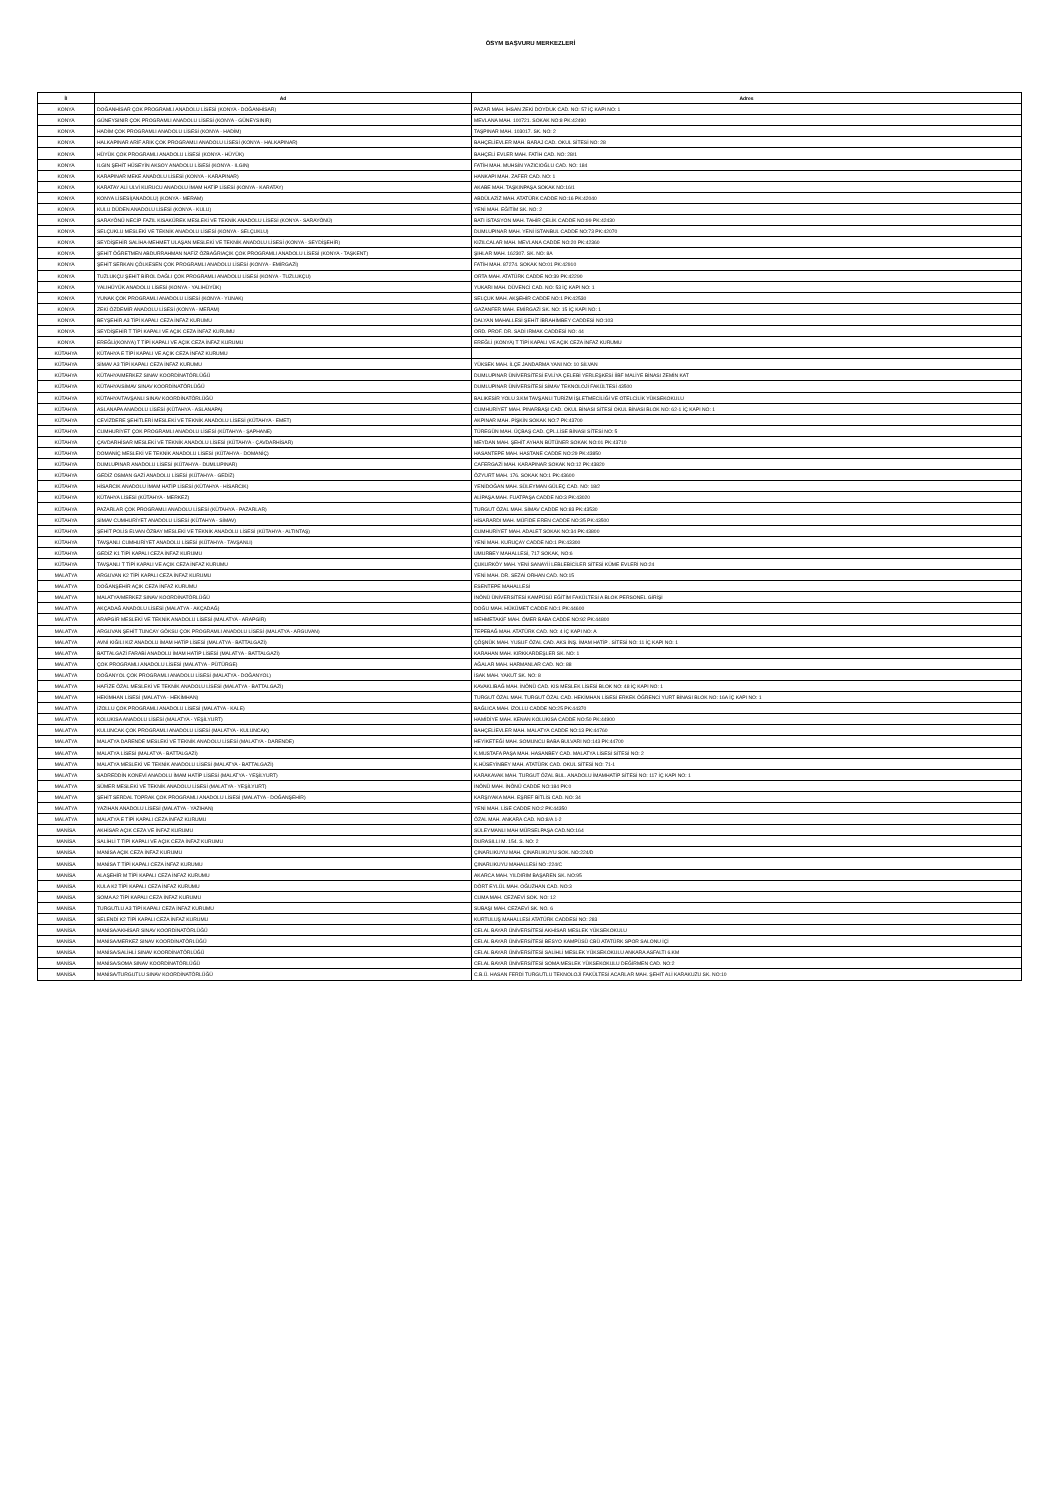ÖSYM BAŞVURU MERKEZLERİ
| İl | Ad | Adres |
| --- | --- | --- |
| KONYA | DOĞANHİSAR ÇOK PROGRAMLI ANADOLU LİSESİ (KONYA - DOĞANHİSAR) | PAZAR MAH. İHSAN ZEKİ DOYDUK CAD. NO: 57 İÇ KAPI NO: 1 |
| KONYA | GÜNEYSINIR ÇOK PROGRAMLI ANADOLU LİSESİ (KONYA - GÜNEYSINIR) | MEVLANA MAH. 100721. SOKAK NO:8 PK:42490 |
| KONYA | HADİM ÇOK PROGRAMLI ANADOLU LİSESİ (KONYA - HADİM) | TAŞPINAR MAH. 103017. SK. NO: 2 |
| KONYA | HALKAPINAR ARİF ARIK ÇOK PROGRAMLI ANADOLU LİSESİ (KONYA - HALKAPINAR) | BAHÇELİEVLER MAH. BARAJ CAD. OKUL SİTESİ NO: 28 |
| KONYA | HÜYÜK ÇOK PROGRAMLI ANADOLU LİSESİ (KONYA - HÜYÜK) | BAHÇELİ EVLER MAH. FATİH CAD. NO: 28/1 |
| KONYA | ILGIN ŞEHİT HÜSEYİN AKSOY ANADOLU LİSESİ (KONYA - ILGIN) | FATİH MAH. MUHSİN YAZICIOĞLU CAD. NO: 184 |
| KONYA | KARAPINAR MEKE ANADOLU LİSESİ (KONYA - KARAPINAR) | HANKAPI MAH. ZAFER CAD. NO: 1 |
| KONYA | KARATAY ALİ ULVİ KURUCU ANADOLU İMAM HATİP LİSESİ (KONYA - KARATAY) | AKABE MAH. TAŞKINPAŞA SOKAK NO:16/1 |
| KONYA | KONYA LİSESİ(ANADOLU) (KONYA - MERAM) | ABDÜLAZİZ MAH. ATATÜRK CADDE NO:16 PK:42040 |
| KONYA | KULU DÜDEN ANADOLU LİSESİ (KONYA - KULU) | YENİ MAH. EĞİTİM SK. NO: 2 |
| KONYA | SARAYÖNÜ NECİP FAZIL KISAKÜREK MESLEKİ VE TEKNİK ANADOLU LİSESİ (KONYA - SARAYÖNÜ) | BATI İSTASYON MAH. TAHİR ÇELİK CADDE NO:99 PK:42430 |
| KONYA | SELÇUKLU MESLEKİ VE TEKNİK ANADOLU LİSESİ (KONYA - SELÇUKLU) | DUMLUPINAR MAH. YENİ İSTANBUL CADDE NO:73 PK:42070 |
| KONYA | SEYDİŞEHİR SALİHA-MEHMET ULAŞAN MESLEKİ VE TEKNİK ANADOLU LİSESİ (KONYA - SEYDİŞEHİR) | KIZILCALAR MAH. MEVLANA CADDE NO:20 PK:42360 |
| KONYA | ŞEHİT ÖĞRETMEN ABDURRAHMAN NAFİZ ÖZBAĞRIAÇIK ÇOK PROGRAMLI ANADOLU LİSESİ (KONYA - TAŞKENT) | ŞIHLAR MAH. 162307. SK. NO: 8A |
| KONYA | ŞEHİT SERKAN ÇÖLKESEN ÇOK PROGRAMLI ANADOLU LİSESİ (KONYA - EMİRGAZİ) | FATİH MAH. 87274. SOKAK NO:01 PK:42910 |
| KONYA | TUZLUKÇU ŞEHİT BİROL DAĞLI ÇOK PROGRAMLI ANADOLU LİSESİ (KONYA - TUZLUKÇU) | ORTA MAH. ATATÜRK CADDE NO:39 PK:42290 |
| KONYA | YALIHÜYÜK ANADOLU LİSESİ (KONYA - YALIHÜYÜK) | YUKARI MAH. DÜVENCİ CAD. NO: 53 İÇ KAPI NO: 1 |
| KONYA | YUNAK ÇOK PROGRAMLI ANADOLU LİSESİ (KONYA - YUNAK) | SELÇUK MAH. AKŞEHİR CADDE NO:1 PK:42530 |
| KONYA | ZEKİ ÖZDEMİR ANADOLU LİSESİ (KONYA - MERAM) | GAZANFER MAH. EMİRGAZİ SK. NO: 15 İÇ KAPI NO: 1 |
| KONYA | BEYŞEHİR A3 TİPİ KAPALI CEZA İNFAZ KURUMU | DALYAN MAHALLESİ ŞEHİT İBRAHİMBEY CADDESİ NO:103 |
| KONYA | SEYDİŞEHİR T TİPİ KAPALI VE AÇIK CEZA İNFAZ KURUMU | ORD. PROF. DR. SADİ IRMAK CADDESİ NO: 44 |
| KONYA | EREĞLİ(KONYA) T TİPİ KAPALI VE AÇIK CEZA İNFAZ KURUMU | EREĞLİ (KONYA) T TİPİ KAPALI VE AÇIK CEZA İNFAZ KURUMU |
| KÜTAHYA | KÜTAHYA E TİPİ KAPALI VE AÇIK CEZA İNFAZ KURUMU | |
| KÜTAHYA | SİMAV A3 TİPİ KAPALI CEZA İNFAZ KURUMU | YÜKSEK MAH. İLÇE JANDARMA YANI NO: 10 SİLVAN |
| KÜTAHYA | KÜTAHYA/MERKEZ SINAV KOORDİNATÖRLÜĞÜ | DUMLUPINAR ÜNİVERSİTESİ EVLİYA ÇELEBİ YERLEŞKESİ İİBF MALİYE BİNASI ZEMİN KAT |
| KÜTAHYA | KÜTAHYA/SİMAV SINAV KOORDİNATÖRLÜĞÜ | DUMLUPINAR ÜNİVERSİTESİ SİMAV TEKNOLOJİ FAKÜLTESİ 43500 |
| KÜTAHYA | KÜTAHYA/TAVŞANLI SINAV KOORDİNATÖRLÜĞÜ | BALIKESİR YOLU 3.KM TAVŞANLI TURİZM İŞLETMECİLİĞİ VE OTELCİLİK YÜKSEKOKULU |
| KÜTAHYA | ASLANAPA ANADOLU LİSESİ (KÜTAHYA - ASLANAPA) | CUMHURİYET MAH. PINARBAŞI CAD. OKUL BİNASI SİTESİ OKUL BİNASI BLOK NO: 62-1 İÇ KAPI NO: 1 |
| KÜTAHYA | CEVİZDERE ŞEHİTLERİ MESLEKİ VE TEKNİK ANADOLU LİSESİ (KÜTAHYA - EMET) | AKPINAR MAH. PİŞKİN SOKAK NO:7 PK:43700 |
| KÜTAHYA | CUMHURİYET ÇOK PROGRAMLI ANADOLU LİSESİ (KÜTAHYA - ŞAPHANE) | TÜREGÜN MAH. ÜÇBAŞ CAD. ÇPL.LİSE BİNASI SİTESİ NO: 5 |
| KÜTAHYA | ÇAVDARHİSAR MESLEKİ VE TEKNİK ANADOLU LİSESİ (KÜTAHYA - ÇAVDARHİSAR) | MEYDAN MAH. ŞEHİT AYHAN BÜTÜNER SOKAK NO:01 PK:43710 |
| KÜTAHYA | DOMANİÇ MESLEKİ VE TEKNİK ANADOLU LİSESİ (KÜTAHYA - DOMANİÇ) | HASANTEPE MAH. HASTANE CADDE NO:29 PK:43850 |
| KÜTAHYA | DUMLUPINAR ANADOLU LİSESİ (KÜTAHYA - DUMLUPINAR) | CAFERGAZİ MAH. KARAPINAR SOKAK NO:12 PK:43820 |
| KÜTAHYA | GEDİZ OSMAN GAZİ ANADOLU LİSESİ (KÜTAHYA - GEDİZ) | ÖZYURT MAH. 176. SOKAK NO:1 PK:43600 |
| KÜTAHYA | HİSARCIK ANADOLU İMAM HATİP LİSESİ (KÜTAHYA - HİSARCIK) | YENİDOĞAN MAH. SÜLEYMAN GÜLEÇ CAD. NO: 18/2 |
| KÜTAHYA | KÜTAHYA LİSESİ (KÜTAHYA - MERKEZ) | ALİPAŞA MAH. FUATPAŞA CADDE NO:3 PK:43020 |
| KÜTAHYA | PAZARLAR ÇOK PROGRAMLI ANADOLU LİSESİ (KÜTAHYA - PAZARLAR) | TURGUT ÖZAL MAH. SİMAV CADDE NO:83 PK:43530 |
| KÜTAHYA | SİMAV CUMHURİYET ANADOLU LİSESİ (KÜTAHYA - SİMAV) | HİSARARDI MAH. MÜFİDE EREN CADDE NO:35 PK:43500 |
| KÜTAHYA | ŞEHİT POLİS ELVAN ÖZBAY MESLEKİ VE TEKNİK ANADOLU LİSESİ (KÜTAHYA - ALTINTAŞ) | CUMHURİYET MAH. ADALET SOKAK NO:34 PK:43800 |
| KÜTAHYA | TAVŞANLI CUMHURİYET ANADOLU LİSESİ (KÜTAHYA - TAVŞANLI) | YENİ MAH. KURUÇAY CADDE NO:1 PK:43300 |
| KÜTAHYA | GEDİZ K1 TİPİ KAPALI CEZA İNFAZ KURUMU | UMURBEY MAHALLESİ, 717 SOKAK, NO:6 |
| KÜTAHYA | TAVŞANLI T TİPİ KAPALI VE AÇIK CEZA İNFAZ KURUMU | ÇUKURKÖY MAH. YENİ SANAYİİ LEBLEBİCİLER SİTESİ KÜME EVLERİ NO:24 |
| MALATYA | ARGUVAN K2 TİPİ KAPALI CEZA İNFAZ KURUMU | YENİ MAH. DR. SEZAİ ORHAN CAD. NO:15 |
| MALATYA | DOĞANŞEHİR AÇIK CEZA İNFAZ KURUMU | ESENTEPE MAHALLESİ |
| MALATYA | MALATYA/MERKEZ SINAV KOORDİNATÖRLÜĞÜ | İNÖNÜ ÜNİVERSİTESİ KAMPÜSÜ EĞİTİM FAKÜLTESİ A BLOK PERSONEL GİRİŞİ |
| MALATYA | AKÇADAĞ ANADOLU LİSESİ (MALATYA - AKÇADAĞ) | DOĞU MAH. HÜKÜMET CADDE NO:1 PK:44600 |
| MALATYA | ARAPGİR MESLEKİ VE TEKNİK ANADOLU LİSESİ (MALATYA - ARAPGİR) | MEHMETAKİF MAH. ÖMER BABA CADDE NO:92 PK:44800 |
| MALATYA | ARGUVAN ŞEHİT TUNCAY GÖKSU ÇOK PROGRAMLI ANADOLU LİSESİ (MALATYA - ARGUVAN) | TEPEBAĞ MAH. ATATÜRK CAD. NO: 4 İÇ KAPI NO: A |
| MALATYA | AVNİ KIĞILI KIZ ANADOLU İMAM HATİP LİSESİ (MALATYA - BATTALGAZİ) | ÇÖŞNÜK MAH. YUSUF ÖZAL CAD. AKS İNŞ. İMAM HATİP . SİTESİ NO: 11 İÇ KAPI NO: 1 |
| MALATYA | BATTALGAZİ FARABİ ANADOLU İMAM HATİP LİSESİ (MALATYA - BATTALGAZİ) | KARAHAN MAH. KIRKKARDEŞLER SK. NO: 1 |
| MALATYA | ÇOK PROGRAMLI ANADOLU LİSESİ (MALATYA - PÜTÜRGE) | AĞALAR MAH. HARMANLAR CAD. NO: 88 |
| MALATYA | DOĞANYOL ÇOK PROGRAMLI ANADOLU LİSESİ (MALATYA - DOĞANYOL) | İSAK MAH. YAKUT SK. NO: 8 |
| MALATYA | HAFİZE ÖZAL MESLEKİ VE TEKNİK ANADOLU LİSESİ (MALATYA - BATTALGAZİ) | KAVAKLIBAĞ MAH. İNÖNÜ CAD. KIS MESLEK LİSESİ BLOK NO: 48 İÇ KAPI NO: 1 |
| MALATYA | HEKİMHAN LİSESİ (MALATYA - HEKİMHAN) | TURGUT ÖZAL MAH. TURGUT ÖZAL CAD. HEKİMHAN LİSESİ ERKEK ÖĞRENCİ YURT BİNASI BLOK NO: 16A İÇ KAPI NO: 1 |
| MALATYA | İZOLLU ÇOK PROGRAMLI ANADOLU LİSESİ (MALATYA - KALE) | BAĞLICA MAH. İZOLLU CADDE NO:25 PK:44370 |
| MALATYA | KOLUKISA ANADOLU LİSESİ (MALATYA - YEŞİLYURT) | HAMİDİYE MAH. KENAN KOLUKISA CADDE NO:50 PK:44900 |
| MALATYA | KULUNCAK ÇOK PROGRAMLI ANADOLU LİSESİ (MALATYA - KULUNCAK) | BAHÇELİEVLER MAH. MALATYA CADDE NO:13 PK:44760 |
| MALATYA | MALATYA DARENDE MESLEKİ VE TEKNİK ANADOLU LİSESİ (MALATYA - DARENDE) | HEYİKETEĞİ MAH. SOMUNCU BABA BULVARI NO:143 PK:44700 |
| MALATYA | MALATYA LİSESİ (MALATYA - BATTALGAZİ) | K.MUSTAFA PAŞA MAH. HASANBEY CAD. MALATYA LİSESİ SİTESİ NO: 2 |
| MALATYA | MALATYA MESLEKİ VE TEKNİK ANADOLU LİSESİ (MALATYA - BATTALGAZİ) | K.HÜSEYİNBEY MAH. ATATÜRK CAD. OKUL SİTESİ NO: 71-1 |
| MALATYA | SADREDDİN KONEVİ ANADOLU İMAM HATİP LİSESİ (MALATYA - YEŞİLYURT) | KARAKAVAK MAH. TURGUT ÖZAL BUL. ANADOLU İMAMHATİP SİTESİ NO: 117 İÇ KAPI NO: 1 |
| MALATYA | SÜMER MESLEKİ VE TEKNİK ANADOLU LİSESİ (MALATYA - YEŞİLYURT) | İNÖNÜ MAH. İNÖNÜ CADDE NO:184 PK:0 |
| MALATYA | ŞEHİT SERDAL TOPRAK ÇOK PROGRAMLI ANADOLU LİSESİ (MALATYA - DOĞANŞEHİR) | KARŞIYAKA MAH. EŞREF BİTLİS CAD. NO: 34 |
| MALATYA | YAZIHAN ANADOLU LİSESİ (MALATYA - YAZIHAN) | YENİ MAH. LİSE CADDE NO:2 PK:44350 |
| MALATYA | MALATYA E TİPİ KAPALI CEZA İNFAZ KURUMU | ÖZAL MAH. ANKARA CAD. NO:8/A 1-2 |
| MANİSA | AKHİSAR AÇIK CEZA VE İNFAZ KURUMU | SÜLEYMANLI MAH MÜRSELPAŞA CAD.NO:164 |
| MANİSA | SALİHLİ T TİPİ KAPALI VE AÇIK CEZA İNFAZ KURUMU | DURASILLI M. 154. S. NO: 2 |
| MANİSA | MANİSA AÇIK CEZA İNFAZ KURUMU | ÇINARLIKUYU MAH. ÇINARLIKUYU SOK. NO:224/D |
| MANİSA | MANİSA T TİPİ KAPALI CEZA İNFAZ KURUMU | ÇINARLIKUYU MAHALLESİ NO :224/C |
| MANİSA | ALAŞEHİR M TİPİ KAPALI CEZA İNFAZ KURUMU | AKARCA MAH. YILDIRIM BAŞAREN SK. NO:95 |
| MANİSA | KULA K2 TİPİ KAPALI CEZA İNFAZ KURUMU | DÖRT EYLÜL MAH. OĞUZHAN CAD. NO:3 |
| MANİSA | SOMA A2 TİPİ KAPALI CEZA İNFAZ KURUMU | CUMA MAH. CEZAEVİ SOK. NO: 12 |
| MANİSA | TURGUTLU A3 TİPİ KAPALI CEZA İNFAZ KURUMU | SUBAŞI MAH. CEZAEVİ SK. NO. 6 |
| MANİSA | SELENDİ K2 TİPİ KAPALI CEZA İNFAZ KURUMU | KURTULUŞ MAHALLESİ ATATÜRK CADDESİ NO: 283 |
| MANİSA | MANİSA/AKHİSAR SINAV KOORDİNATÖRLÜĞÜ | CELAL BAYAR ÜNİVERSİTESİ AKHİSAR MESLEK YÜKSEKOKULU |
| MANİSA | MANİSA/MERKEZ SINAV KOORDİNATÖRLÜĞÜ | CELAL BAYAR ÜNİVERSİTESİ BESYO KAMPÜSÜ CBÜ ATATÜRK SPOR SALONU İÇİ |
| MANİSA | MANİSA/SALİHLİ SINAV KOORDİNATÖRLÜĞÜ | CELAL BAYAR ÜNİVERSİTESİ SALİHLİ MESLEK YÜKSEKOKULU ANKARA ASFALTI 6.KM |
| MANİSA | MANİSA/SOMA SINAV KOORDİNATÖRLÜĞÜ | CELAL BAYAR ÜNİVERSİTESİ SOMA MESLEK YÜKSEKOKULU DEĞİRMEN CAD. NO:2 |
| MANİSA | MANİSA/TURGUTLU SINAV KOORDİNATÖRLÜĞÜ | C.B.Ü. HASAN FERDİ TURGUTLU TEKNOLOJİ FAKÜLTESİ ACARLAR MAH. ŞEHİT ALİ KARAKUZU SK. NO:10 |